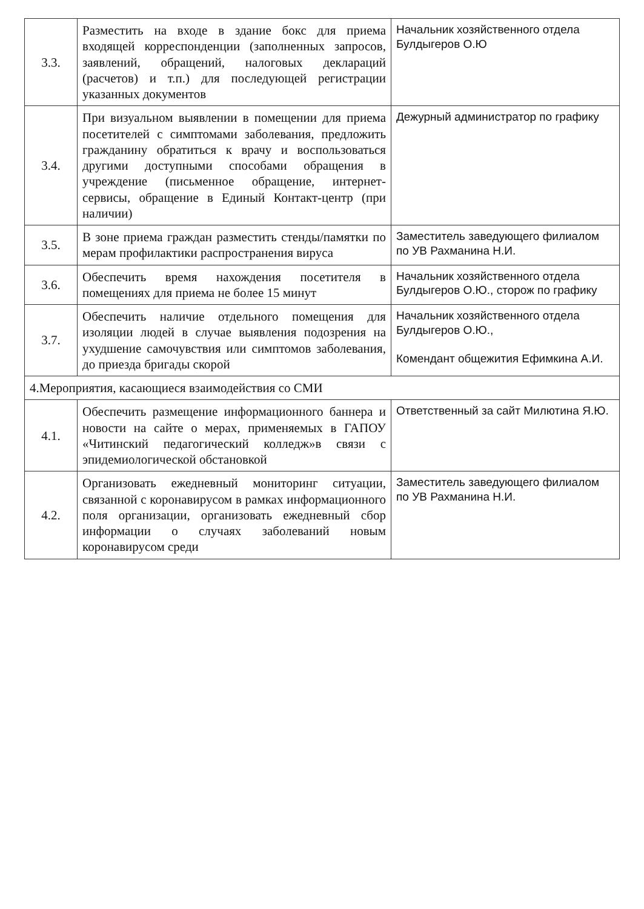| 3.3. | Разместить на входе в здание бокс для приема входящей корреспонденции (заполненных запросов, заявлений, обращений, налоговых деклараций (расчетов) и т.п.) для последующей регистрации указанных документов | Начальник хозяйственного отдела Булдыгеров О.Ю |
| 3.4. | При визуальном выявлении в помещении для приема посетителей с симптомами заболевания, предложить гражданину обратиться к врачу и воспользоваться другими доступными способами обращения в учреждение (письменное обращение, интернет-сервисы, обращение в Единый Контакт-центр (при наличии) | Дежурный администратор по графику |
| 3.5. | В зоне приема граждан разместить стенды/памятки по мерам профилактики распространения вируса | Заместитель заведующего филиалом по УВ Рахманина Н.И. |
| 3.6. | Обеспечить время нахождения посетителя в помещениях для приема не более 15 минут | Начальник хозяйственного отдела Булдыгеров О.Ю., сторож по графику |
| 3.7. | Обеспечить наличие отдельного помещения для изоляции людей в случае выявления подозрения на ухудшение самочувствия или симптомов заболевания, до приезда бригады скорой | Начальник хозяйственного отдела Булдыгеров О.Ю., Комендант общежития Ефимкина А.И. |
| 4.Мероприятия, касающиеся взаимодействия со СМИ | | |
| 4.1. | Обеспечить размещение информационного баннера и новости на сайте о мерах, применяемых в ГАПОУ «Читинский педагогический колледж»в связи с эпидемиологической обстановкой | Ответственный за сайт Милютина Я.Ю. |
| 4.2. | Организовать ежедневный мониторинг ситуации, связанной с коронавирусом в рамках информационного поля организации, организовать ежедневный сбор информации о случаях заболеваний новым коронавирусом среди | Заместитель заведующего филиалом по УВ Рахманина Н.И. |